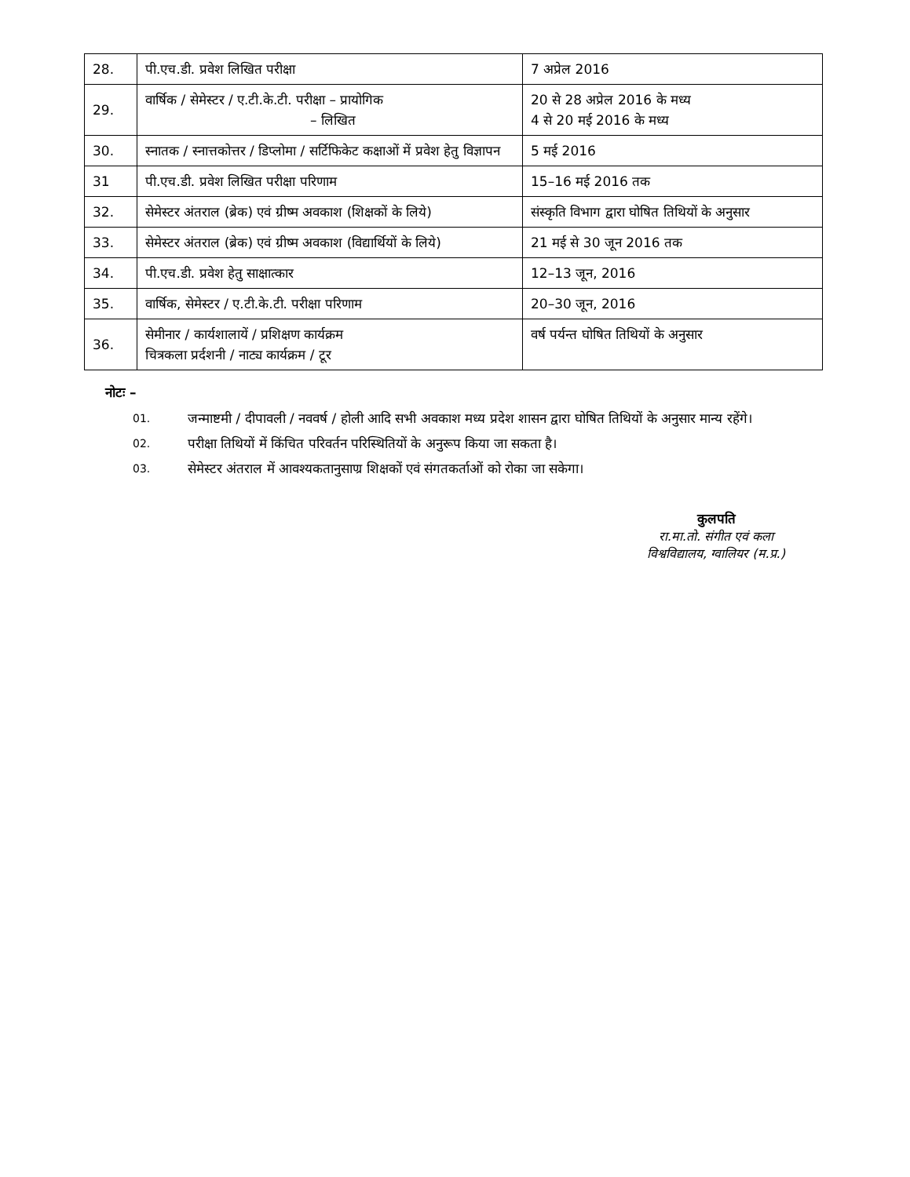| 28. | पी.एच.डी. प्रवेश लिखित परीक्षा | 7 अप्रेल 2016 |
| 29. | वार्षिक / सेमेस्टर / ए.टी.के.टी. परीक्षा – प्रायोगिक – लिखित | 20 से 28 अप्रेल 2016 के मध्य 4 से 20 मई 2016 के मध्य |
| 30. | स्नातक / स्नात्तकोत्तर / डिप्लोमा / सर्टिफिकेट कक्षाओं में प्रवेश हेतु विज्ञापन | 5 मई 2016 |
| 31 | पी.एच.डी. प्रवेश लिखित परीक्षा परिणाम | 15–16 मई 2016 तक |
| 32. | सेमेस्टर अंतराल (ब्रेक) एवं ग्रीष्म अवकाश (शिक्षकों के लिये) | संस्कृति विभाग द्वारा घोषित तिथियों के अनुसार |
| 33. | सेमेस्टर अंतराल (ब्रेक) एवं ग्रीष्म अवकाश (विद्यार्थियों के लिये) | 21 मई से 30 जून 2016 तक |
| 34. | पी.एच.डी. प्रवेश हेतु साक्षात्कार | 12–13 जून, 2016 |
| 35. | वार्षिक, सेमेस्टर / ए.टी.के.टी. परीक्षा परिणाम | 20–30 जून, 2016 |
| 36. | सेमीनार / कार्यशालायें / प्रशिक्षण कार्यक्रम चित्रकला प्रर्दशनी / नाट्य कार्यक्रम / टूर | वर्ष पर्यन्त घोषित तिथियों के अनुसार |
नोटः –
01. जन्माष्टमी / दीपावली / नववर्ष / होली आदि सभी अवकाश मध्य प्रदेश शासन द्वारा घोषित तिथियों के अनुसार मान्य रहेंगे।
02. परीक्षा तिथियों में किंचित परिवर्तन परिस्थितियों के अनुरूप किया जा सकता है।
03. सेमेस्टर अंतराल में आवश्यकतानुसाण्र शिक्षकों एवं संगतकर्ताओं को रोका जा सकेगा।
कुलपति
रा.मा.तो. संगीत एवं कला
विश्वविद्यालय, ग्वालियर (म.प्र.)